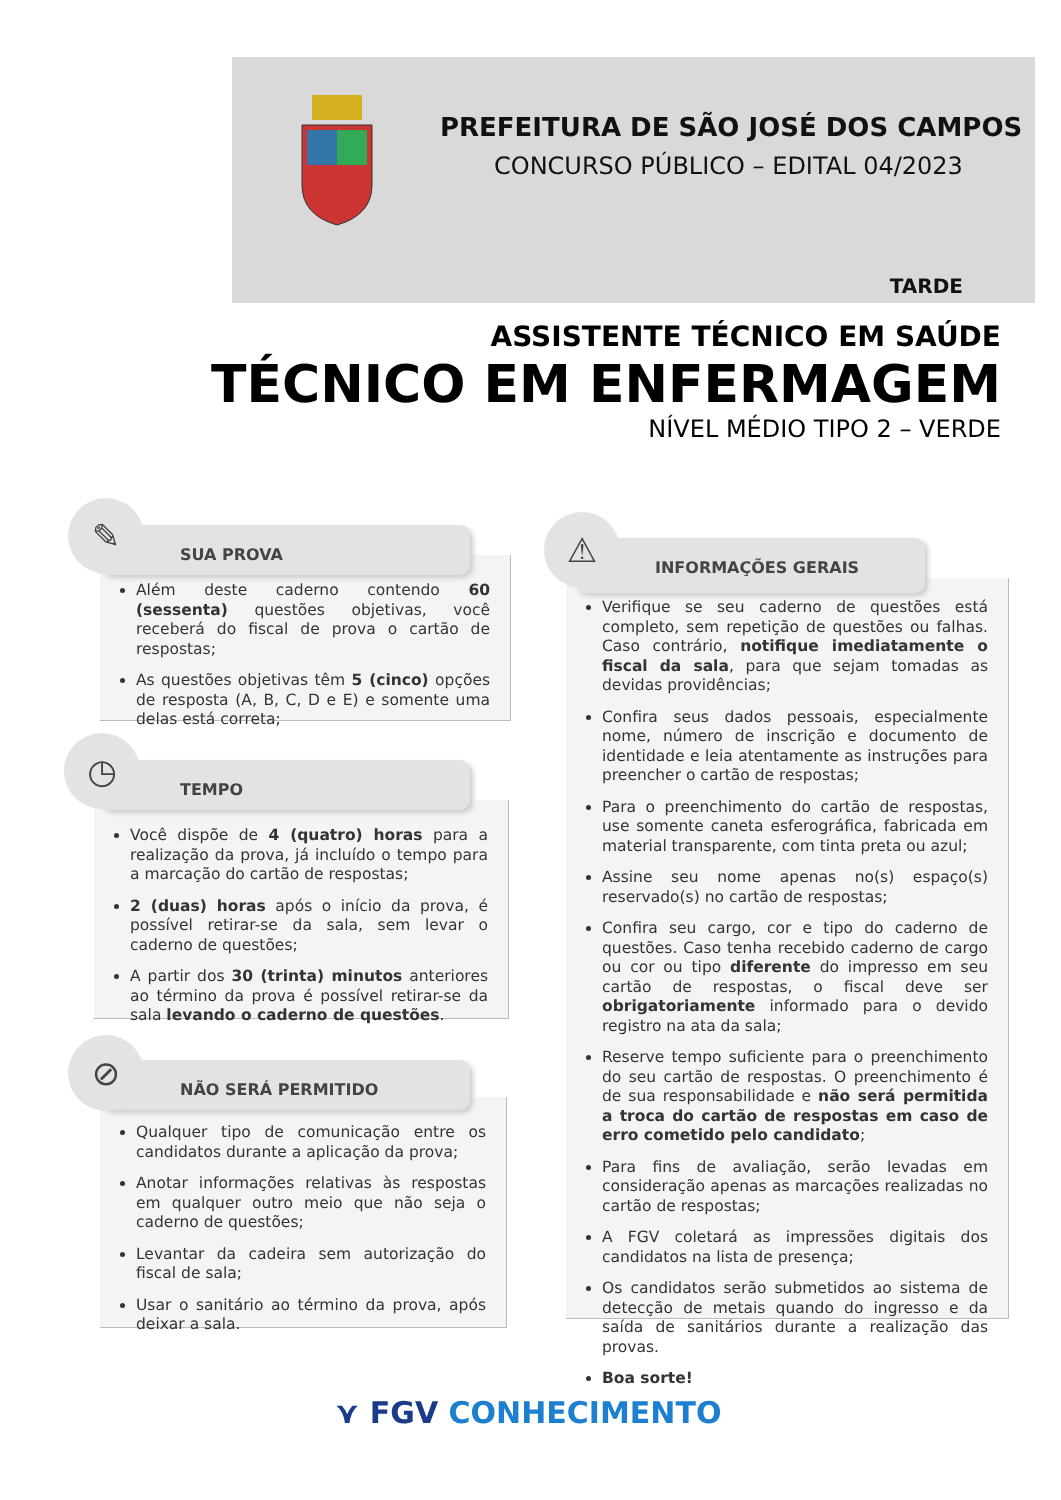PREFEITURA DE SÃO JOSÉ DOS CAMPOS
CONCURSO PÚBLICO – EDITAL 04/2023
TARDE
ASSISTENTE TÉCNICO EM SAÚDE
TÉCNICO EM ENFERMAGEM
NÍVEL MÉDIO TIPO 2 – VERDE
Além deste caderno contendo 60 (sessenta) questões objetivas, você receberá do fiscal de prova o cartão de respostas;
As questões objetivas têm 5 (cinco) opções de resposta (A, B, C, D e E) e somente uma delas está correta;
SUA PROVA
✎
Você dispõe de 4 (quatro) horas para a realização da prova, já incluído o tempo para a marcação do cartão de respostas;
2 (duas) horas após o início da prova, é possível retirar-se da sala, sem levar o caderno de questões;
A partir dos 30 (trinta) minutos anteriores ao término da prova é possível retirar-se da sala levando o caderno de questões.
TEMPO
◷
Qualquer tipo de comunicação entre os candidatos durante a aplicação da prova;
Anotar informações relativas às respostas em qualquer outro meio que não seja o caderno de questões;
Levantar da cadeira sem autorização do fiscal de sala;
Usar o sanitário ao término da prova, após deixar a sala.
NÃO SERÁ PERMITIDO
⊘
Verifique se seu caderno de questões está completo, sem repetição de questões ou falhas. Caso contrário, notifique imediatamente o fiscal da sala, para que sejam tomadas as devidas providências;
Confira seus dados pessoais, especialmente nome, número de inscrição e documento de identidade e leia atentamente as instruções para preencher o cartão de respostas;
Para o preenchimento do cartão de respostas, use somente caneta esferográfica, fabricada em material transparente, com tinta preta ou azul;
Assine seu nome apenas no(s) espaço(s) reservado(s) no cartão de respostas;
Confira seu cargo, cor e tipo do caderno de questões. Caso tenha recebido caderno de cargo ou cor ou tipo diferente do impresso em seu cartão de respostas, o fiscal deve ser obrigatoriamente informado para o devido registro na ata da sala;
Reserve tempo suficiente para o preenchimento do seu cartão de respostas. O preenchimento é de sua responsabilidade e não será permitida a troca do cartão de respostas em caso de erro cometido pelo candidato;
Para fins de avaliação, serão levadas em consideração apenas as marcações realizadas no cartão de respostas;
A FGV coletará as impressões digitais dos candidatos na lista de presença;
Os candidatos serão submetidos ao sistema de detecção de metais quando do ingresso e da saída de sanitários durante a realização das provas.
Boa sorte!
INFORMAÇÕES GERAIS
⚠
⋎ FGV CONHECIMENTO